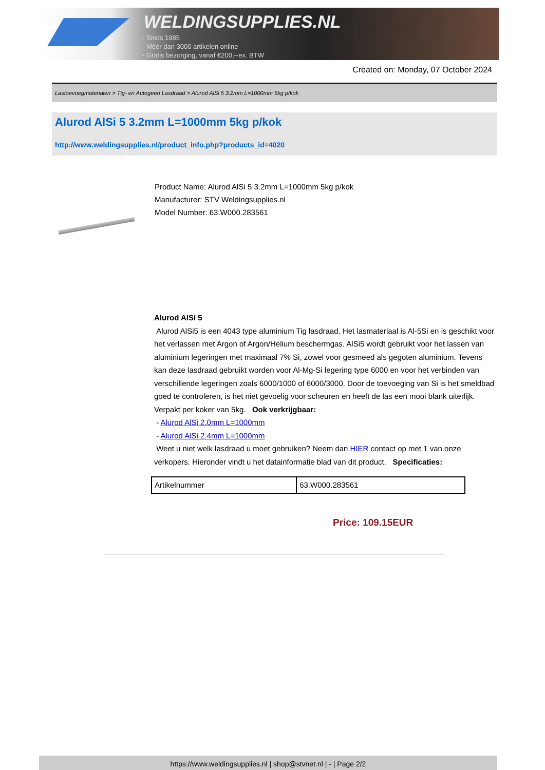WELDINGSUPPLIES.NL
- Sinds 1985
- Méér dan 3000 artikelen online
- Gratis bezorging, vanaf €200,--ex. BTW
Created on: Monday, 07 October 2024
Lastoevoegmaterialen > Tig- en Autogeen Lasdraad > Alurod AlSi 5 3.2mm L=1000mm 5kg p/kok
Alurod AlSi 5 3.2mm L=1000mm 5kg p/kok
http://www.weldingsupplies.nl/product_info.php?products_id=4020
Product Name: Alurod AlSi 5 3.2mm L=1000mm 5kg p/kok
Manufacturer: STV Weldingsupplies.nl
Model Number: 63.W000.283561
Alurod AlSi 5
Alurod AlSi5 is een 4043 type aluminium Tig lasdraad. Het lasmateriaal is Al-5Si en is geschikt voor het verlassen met Argon of Argon/Helium beschermgas. AlSi5 wordt gebruikt voor het lassen van aluminium legeringen met maximaal 7% Si, zowel voor gesmeed als gegoten aluminium. Tevens kan deze lasdraad gebruikt worden voor Al-Mg-Si legering type 6000 en voor het verbinden van verschillende legeringen zoals 6000/1000 of 6000/3000. Door de toevoeging van Si is het smeldbad goed te controleren, is het niet gevoelig voor scheuren en heeft de las een mooi blank uiterlijk. Verpakt per koker van 5kg. Ook verkrijgbaar:
- Alurod AlSi 2.0mm L=1000mm
- Alurod AlSi 2.4mm L=1000mm
Weet u niet welk lasdraad u moet gebruiken? Neem dan HIER contact op met 1 van onze verkopers. Hieronder vindt u het datainformatie blad van dit product. Specificaties:
| Artikelnummer | 63.W000.283561 |
Price: 109.15EUR
https://www.weldingsupplies.nl | shop@stvnet.nl | - | Page 2/2